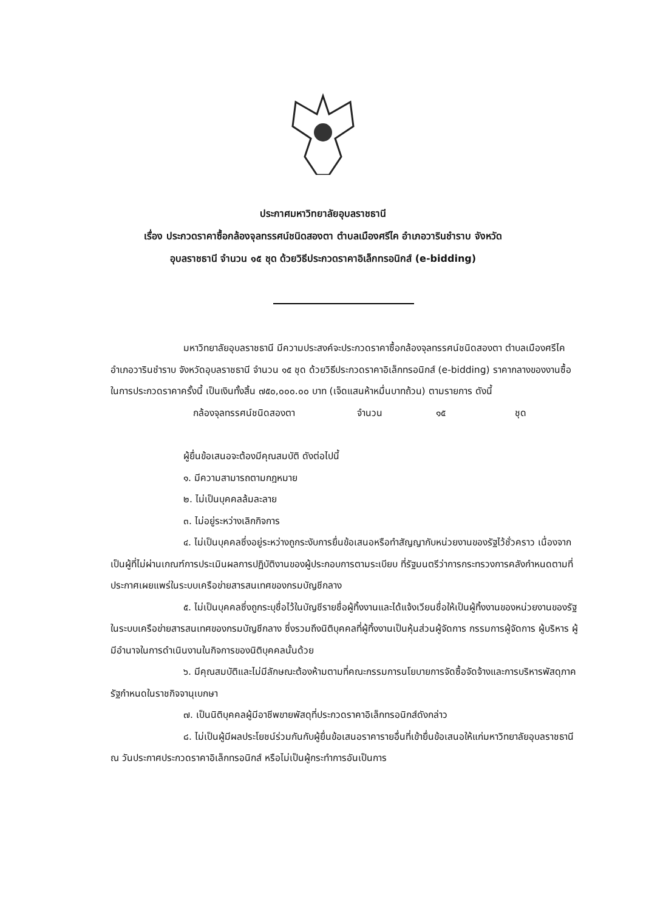ประกาศมหาวิทยาลัยอุบลราชธานี
เรื่อง ประกวดราคาซื้อกล้องจุลทรรศน์ชนิดสองตา ตำบลเมืองศรีไค อำเภอวารินชำราบ จังหวัด
อุบลราชธานี จำนวน ๑๕ ชุด ด้วยวิธีประกวดราคาอิเล็กทรอนิกส์ (e-bidding)
มหาวิทยาลัยอุบลราชธานี มีความประสงค์จะประกวดราคาซื้อกล้องจุลทรรศน์ชนิดสองตา ตำบลเมืองศรีไค อำเภอวารินชำราบ จังหวัดอุบลราชธานี จำนวน ๑๕ ชุด ด้วยวิธีประกวดราคาอิเล็กทรอนิกส์ (e-bidding) ราคากลางของงานซื้อ ในการประกวดราคาครั้งนี้ เป็นเงินทั้งสิ้น ๗๕๐,๐๐๐.๐๐ บาท (เจ็ดแสนห้าหมื่นบาทถ้วน) ตามรายการ ดังนี้
กล้องจุลทรรศน์ชนิดสองตา จำนวน ๑๕ ชุด
ผู้ยื่นข้อเสนอจะต้องมีคุณสมบัติ ดังต่อไปนี้
๑. มีความสามารถตามกฎหมาย
๒. ไม่เป็นบุคคลล้มละลาย
๓. ไม่อยู่ระหว่างเลิกกิจการ
๔. ไม่เป็นบุคคลซึ่งอยู่ระหว่างถูกระงับการยื่นข้อเสนอหรือทำสัญญากับหน่วยงานของรัฐไว้ชั่วคราว เนื่องจากเป็นผู้ที่ไม่ผ่านเกณฑ์การประเมินผลการปฏิบัติงานของผู้ประกอบการตามระเบียบ ที่รัฐมนตรีว่าการกระทรวงการคลังกำหนดตามที่ประกาศเผยแพร่ในระบบเครือข่ายสารสนเทศของกรมบัญชีกลาง
๕. ไม่เป็นบุคคลซึ่งถูกระบุชื่อไว้ในบัญชีรายชื่อผู้ทิ้งงานและได้แจ้งเวียนชื่อให้เป็นผู้ทิ้งงานของหน่วยงานของรัฐในระบบเครือข่ายสารสนเทศของกรมบัญชีกลาง ซึ่งรวมถึงนิติบุคคลที่ผู้ทิ้งงานเป็นหุ้นส่วนผู้จัดการ กรรมการผู้จัดการ ผู้บริหาร ผู้มีอำนาจในการดำเนินงานในกิจการของนิติบุคคลนั้นด้วย
๖. มีคุณสมบัติและไม่มีลักษณะต้องห้ามตามที่คณะกรรมการนโยบายการจัดซื้อจัดจ้างและการบริหารพัสดุภาครัฐกำหนดในราชกิจจานุเบกษา
๗. เป็นนิติบุคคลผู้มีอาชีพขายพัสดุที่ประกวดราคาอิเล็กทรอนิกส์ดังกล่าว
๘. ไม่เป็นผู้มีผลประโยชน์ร่วมกันกับผู้ยื่นข้อเสนอราคารายอื่นที่เข้ายื่นข้อเสนอให้แก่มหาวิทยาลัยอุบลราชธานี ณ วันประกาศประกวดราคาอิเล็กทรอนิกส์ หรือไม่เป็นผู้กระทำการอันเป็นการ